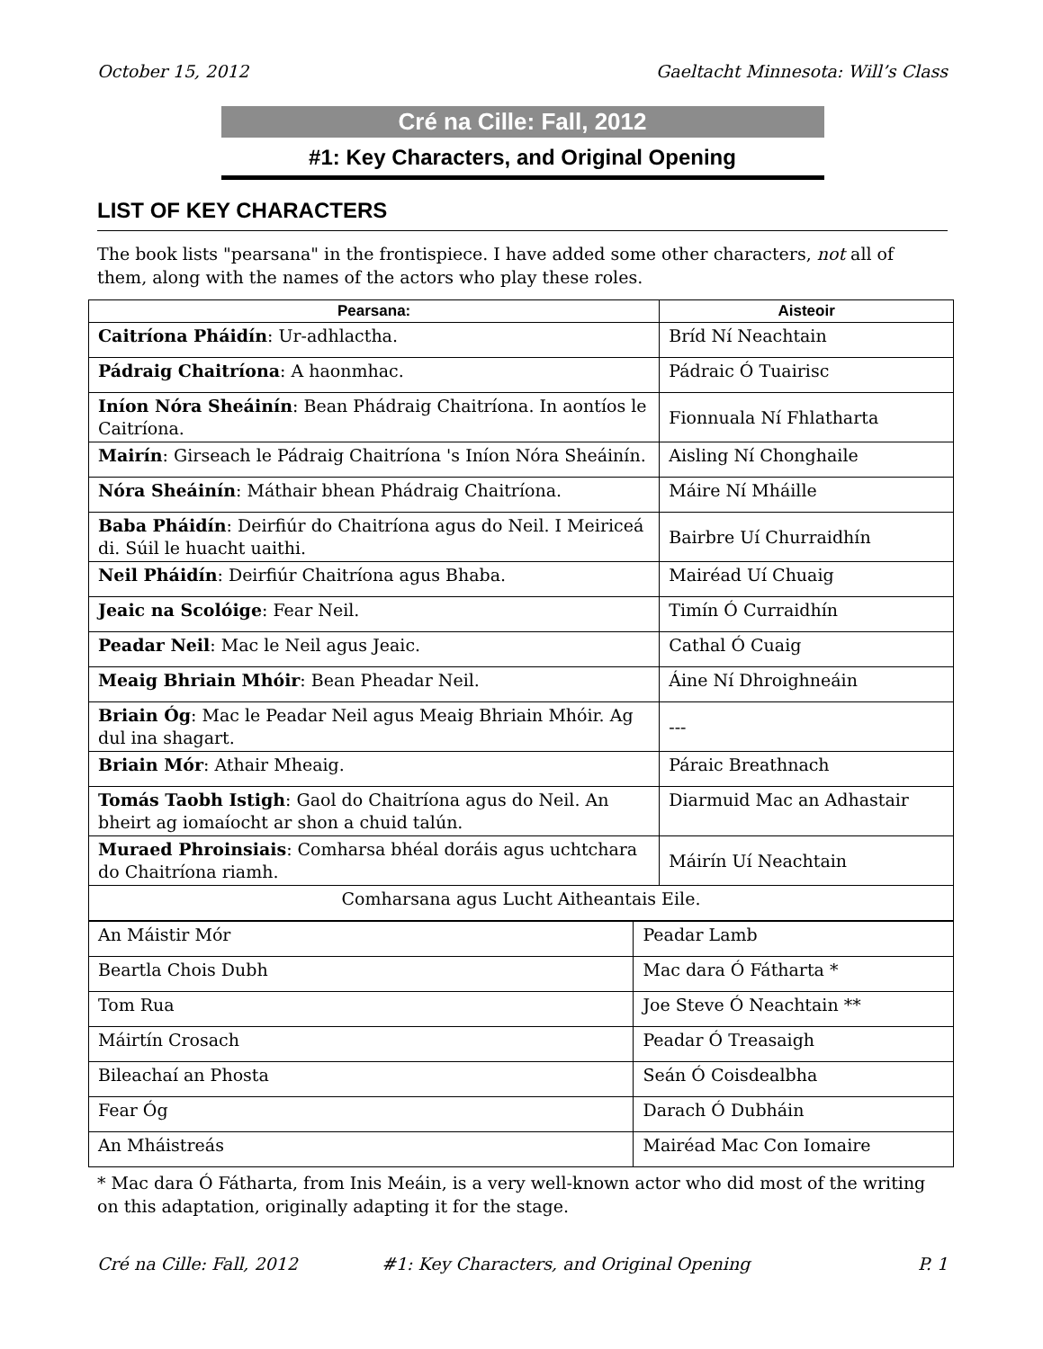October 15, 2012 Gaeltacht Minnesota: Will’s Class
Cré na Cille: Fall, 2012
#1: Key Characters, and Original Opening
LIST OF KEY CHARACTERS
The book lists "pearsana" in the frontispiece. I have added some other characters, not all of them, along with the names of the actors who play these roles.
| Pearsana: | Aisteoir |
| --- | --- |
| Caitríona Pháidín : Ur-adhlactha. | Bríd Ní Neachtain |
| Pádraig Chaitríona : A haonmhac. | Pádraic Ó Tuairisc |
| Iníon Nóra Sheáinín : Bean Phádraig Chaitríona. In aontíos le Caitríona. | Fionnuala Ní Fhlatharta |
| Mairín : Girseach le Pádraig Chaitríona 's Iníon Nóra Sheáinín. | Aisling Ní Chonghaile |
| Nóra Sheáinín : Máthair bhean Phádraig Chaitríona. | Máire Ní Mháille |
| Baba Pháidín : Deirfiúr do Chaitríona agus do Neil. I Meiriceá di. Súil le huacht uaithi. | Bairbre Uí Churraidhín |
| Neil Pháidín : Deirfiúr Chaitríona agus Bhaba. | Mairéad Uí Chuaig |
| Jeaic na Scolóige : Fear Neil. | Timín Ó Curraidhín |
| Peadar Neil : Mac le Neil agus Jeaic. | Cathal Ó Cuaig |
| Meaig Bhriain Mhóir : Bean Pheadar Neil. | Áine Ní Dhroighneáin |
| Briain Óg : Mac le Peadar Neil agus Meaig Bhriain Mhóir. Ag dul ina shagart. | --- |
| Briain Mór : Athair Mheaig. | Páraic Breathnach |
| Tomás Taobh Istigh : Gaol do Chaitríona agus do Neil. An bheirt ag iomaíocht ar shon a chuid talún. | Diarmuid Mac an Adhastair |
| Muraed Phroinsiais : Comharsa bhéal doráis agus uchtchara do Chaitríona riamh. | Máirín Uí Neachtain |
| Comharsana agus Lucht Aitheantais Eile. | |
| An Máistir Mór | Peadar Lamb |
| Beartla Chois Dubh | Mac dara Ó Fátharta * |
| Tom Rua | Joe Steve Ó Neachtain ** |
| Máirtín Crosach | Peadar Ó Treasaigh |
| Bileachaí an Phosta | Seán Ó Coisdealbha |
| Fear Óg | Darach Ó Dubháin |
| An Mháistreás | Mairéad Mac Con Iomaire |
* Mac dara Ó Fátharta, from Inis Meáin, is a very well-known actor who did most of the writing on this adaptation, originally adapting it for the stage.
Cré na Cille: Fall, 2012 #1: Key Characters, and Original Opening P. 1